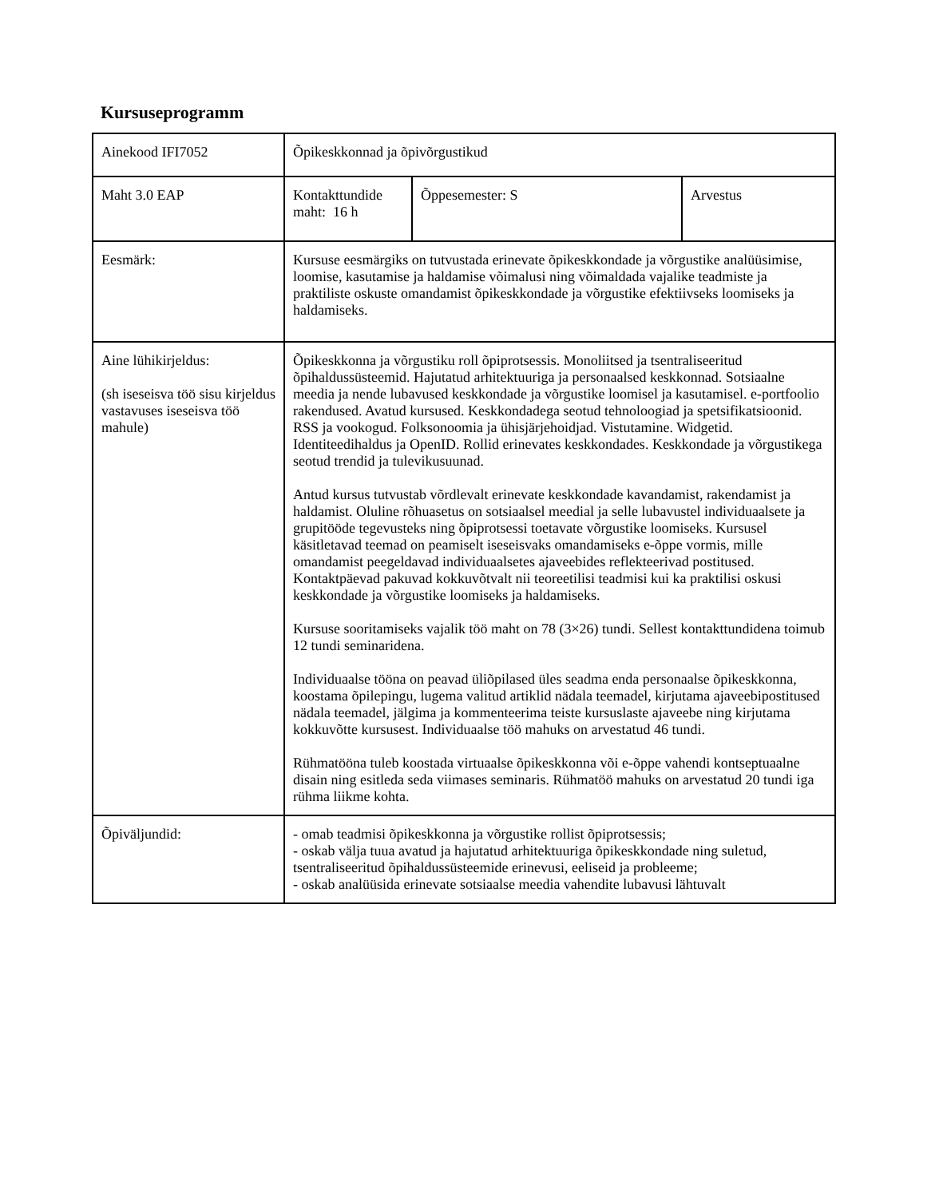Kursuseprogramm
| Ainekood IFI7052 | Õpikeskkonnad ja õpivõrgustikud | | |
| Maht 3.0 EAP | Kontakttundide maht: 16 h | Õppesemester: S | Arvestus |
| Eesmärk: | Kursuse eesmärgiks on tutvustada erinevate õpikeskkondade ja võrgustike analüüsimise, loomise, kasutamise ja haldamise võimalusi ning võimaldada vajalike teadmiste ja praktiliste oskuste omandamist õpikeskkondade ja võrgustike efektiivseks loomiseks ja haldamiseks. | | |
| Aine lühikirjeldus: (sh iseseisva töö sisu kirjeldus vastavuses iseseisva töö mahule) | Õpikeskkonna ja võrgustiku roll õpiprotsessis. Monoliitsed ja tsentraliseeritud õpihaldussüsteemid. Hajutatud arhitektuuriga ja personaalsed keskkonnad. Sotsiaalne meedia ja nende lubavused keskkondade ja võrgustike loomisel ja kasutamisel. e-portfoolio rakendused. Avatud kursused. Keskkondadega seotud tehnoloogiad ja spetsifikatsioonid. RSS ja vookogud. Folksonoomia ja ühisjärjehoidjad. Vistutamine. Widgetid. Identiteedihaldus ja OpenID. Rollid erinevates keskkondades. Keskkondade ja võrgustikega seotud trendid ja tulevikusuunad. Antud kursus tutvustab võrdlevalt erinevate keskkondade kavandamist, rakendamist ja haldamist. Oluline rõhuasetus on sotsiaalsel meedial ja selle lubavustel individuaalsete ja grupitööde tegevusteks ning õpiprotsessi toetavate võrgustike loomiseks. Kursusel käsitletavad teemad on peamiselt iseseisvaks omandamiseks e-õppe vormis, mille omandamist peegeldavad individuaalsetes ajaveebides reflekteerivad postitused. Kontaktpäevad pakuvad kokkuvõtvalt nii teoreetilisi teadmisi kui ka praktilisi oskusi keskkondade ja võrgustike loomiseks ja haldamiseks. Kursuse sooritamiseks vajalik töö maht on 78 (3×26) tundi. Sellest kontakttundidena toimub 12 tundi seminaridena. Individuaalse tööna on peavad üliõpilased üles seadma enda personaalse õpikeskkonna, koostama õpilepingu, lugema valitud artiklid nädala teemadel, kirjutama ajaveebipostitused nädala teemadel, jälgima ja kommenteerima teiste kursuslaste ajaveebe ning kirjutama kokkuvõtte kursusest. Individuaalse töö mahuks on arvestatud 46 tundi. Rühmatööna tuleb koostada virtuaalse õpikeskkonna või e-õppe vahendi kontseptuaalne disain ning esitleda seda viimases seminaris. Rühmatöö mahuks on arvestatud 20 tundi iga rühma liikme kohta. | | |
| Õpiväljundid: | - omab teadmisi õpikeskkonna ja võrgustike rollist õpiprotsessis; - oskab välja tuua avatud ja hajutatud arhitektuuriga õpikeskkondade ning suletud, tsentraliseeritud õpihaldussüsteemide erinevusi, eeliseid ja probleeme; - oskab analüüsida erinevate sotsiaalse meedia vahendite lubavusi lähtuvalt | | |